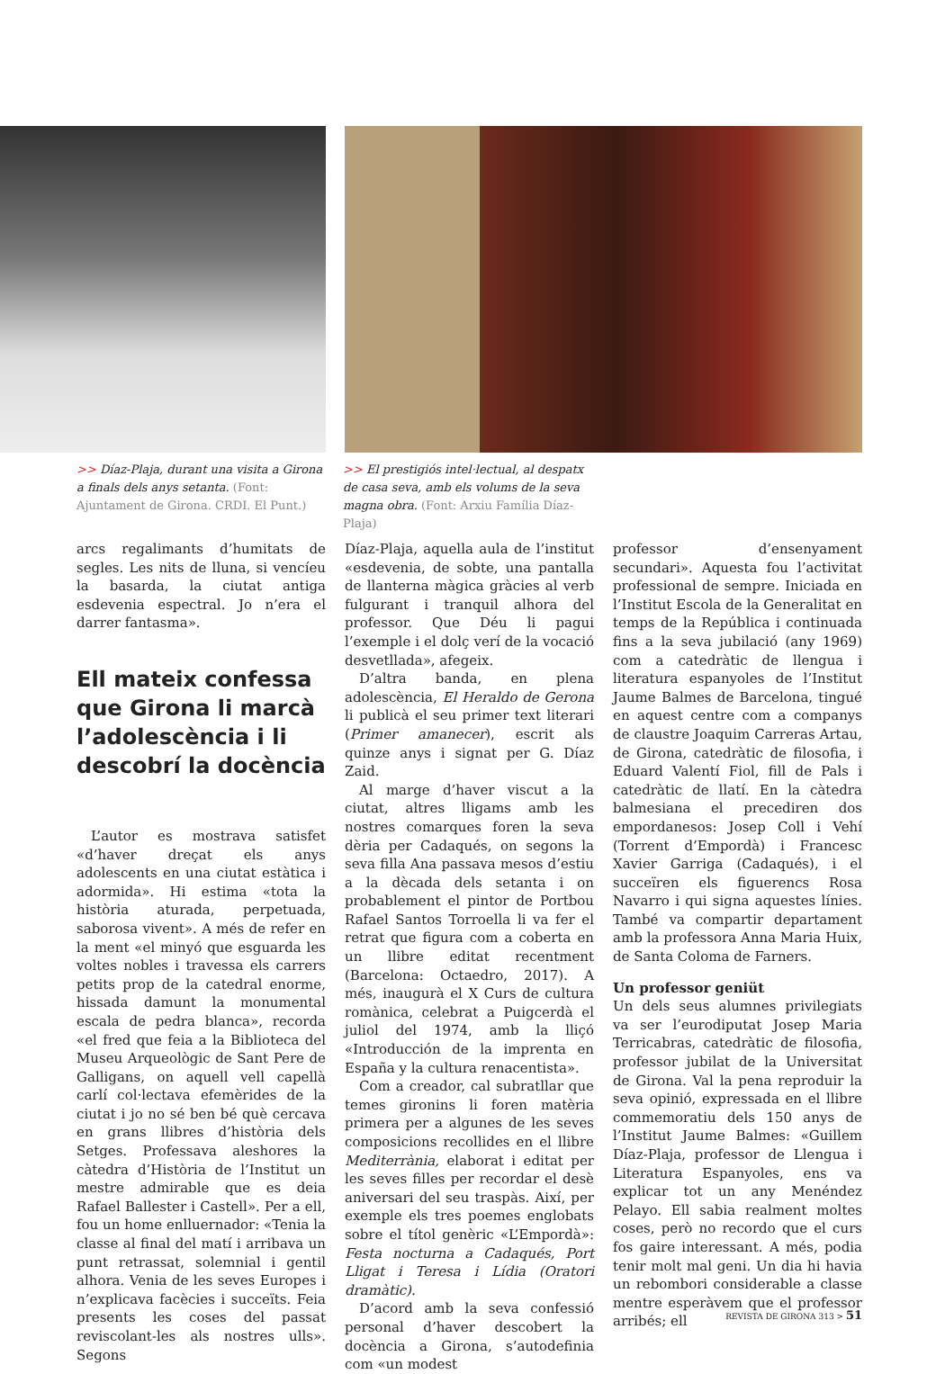>> Díaz-Plaja, durant una visita a Girona a finals dels anys setanta. (Font: Ajuntament de Girona. CRDI. El Punt.)
>> El prestigiós intel·lectual, al despatx de casa seva, amb els volums de la seva magna obra. (Font: Arxiu Família Díaz-Plaja)
arcs regalimants d’humitats de segles. Les nits de lluna, si vencíeu la basarda, la ciutat antiga esdevenia espectral. Jo n’era el darrer fantasma».
Ell mateix confessa que Girona li marcà l’adolescència i li descobrí la docència
L’autor es mostrava satisfet «d’haver dreçat els anys adolescents en una ciutat estàtica i adormida». Hi estima «tota la història aturada, perpetuada, saborosa vivent». A més de refer en la ment «el minyó que esguarda les voltes nobles i travessa els carrers petits prop de la catedral enorme, hissada damunt la monumental escala de pedra blanca», recorda «el fred que feia a la Biblioteca del Museu Arqueològic de Sant Pere de Galligans, on aquell vell capellà carlí col·lectava efemèrides de la ciutat i jo no sé ben bé què cercava en grans llibres d’història dels Setges. Professava aleshores la càtedra d’Història de l’Institut un mestre admirable que es deia Rafael Ballester i Castell». Per a ell, fou un home enlluernador: «Tenia la classe al final del matí i arribava un punt retrassat, solemnial i gentil alhora. Venia de les seves Europes i n’explicava facècies i succeïts. Feia presents les coses del passat reviscolant-les als nostres ulls». Segons
Díaz-Plaja, aquella aula de l’institut «esdevenia, de sobte, una pantalla de llanterna màgica gràcies al verb fulgurant i tranquil alhora del professor. Que Déu li pagui l’exemple i el dolç verí de la vocació desvetllada», afegeix.
D’altra banda, en plena adolescència, El Heraldo de Gerona li publicà el seu primer text literari (Primer amanecer), escrit als quinze anys i signat per G. Díaz Zaid.
Al marge d’haver viscut a la ciutat, altres lligams amb les nostres comarques foren la seva dèria per Cadaqués, on segons la seva filla Ana passava mesos d’estiu a la dècada dels setanta i on probablement el pintor de Portbou Rafael Santos Torroella li va fer el retrat que figura com a coberta en un llibre editat recentment (Barcelona: Octaedro, 2017). A més, inaugurà el X Curs de cultura romànica, celebrat a Puigcerdà el juliol del 1974, amb la lliçó «Introducción de la imprenta en España y la cultura renacentista».
Com a creador, cal subratllar que temes gironins li foren matèria primera per a algunes de les seves composicions recollides en el llibre Mediterrània, elaborat i editat per les seves filles per recordar el desè aniversari del seu traspàs. Així, per exemple els tres poemes englobats sobre el títol genèric «L’Empordà»: Festa nocturna a Cadaqués, Port Lligat i Teresa i Lídia (Oratori dramàtic).
D’acord amb la seva confessió personal d’haver descobert la docència a Girona, s’autodefinia com «un modest
professor d’ensenyament secundari». Aquesta fou l’activitat professional de sempre. Iniciada en l’Institut Escola de la Generalitat en temps de la República i continuada fins a la seva jubilació (any 1969) com a catedràtic de llengua i literatura espanyoles de l’Institut Jaume Balmes de Barcelona, tingué en aquest centre com a companys de claustre Joaquim Carreras Artau, de Girona, catedràtic de filosofia, i Eduard Valentí Fiol, fill de Pals i catedràtic de llatí. En la càtedra balmesiana el precediren dos empordanesos: Josep Coll i Vehí (Torrent d’Empordà) i Francesc Xavier Garriga (Cadaqués), i el succeïren els figuerencs Rosa Navarro i qui signa aquestes línies. També va compartir departament amb la professora Anna Maria Huix, de Santa Coloma de Farners.
Un professor geniüt
Un dels seus alumnes privilegiats va ser l’eurodiputat Josep Maria Terricabras, catedràtic de filosofia, professor jubilat de la Universitat de Girona. Val la pena reproduir la seva opinió, expressada en el llibre commemoratiu dels 150 anys de l’Institut Jaume Balmes: «Guillem Díaz-Plaja, professor de Llengua i Literatura Espanyoles, ens va explicar tot un any Menéndez Pelayo. Ell sabia realment moltes coses, però no recordo que el curs fos gaire interessant. A més, podia tenir molt mal geni. Un dia hi havia un rebombori considerable a classe mentre esperàvem que el professor arribés; ell
REVISTA DE GIRONA 313 > 51